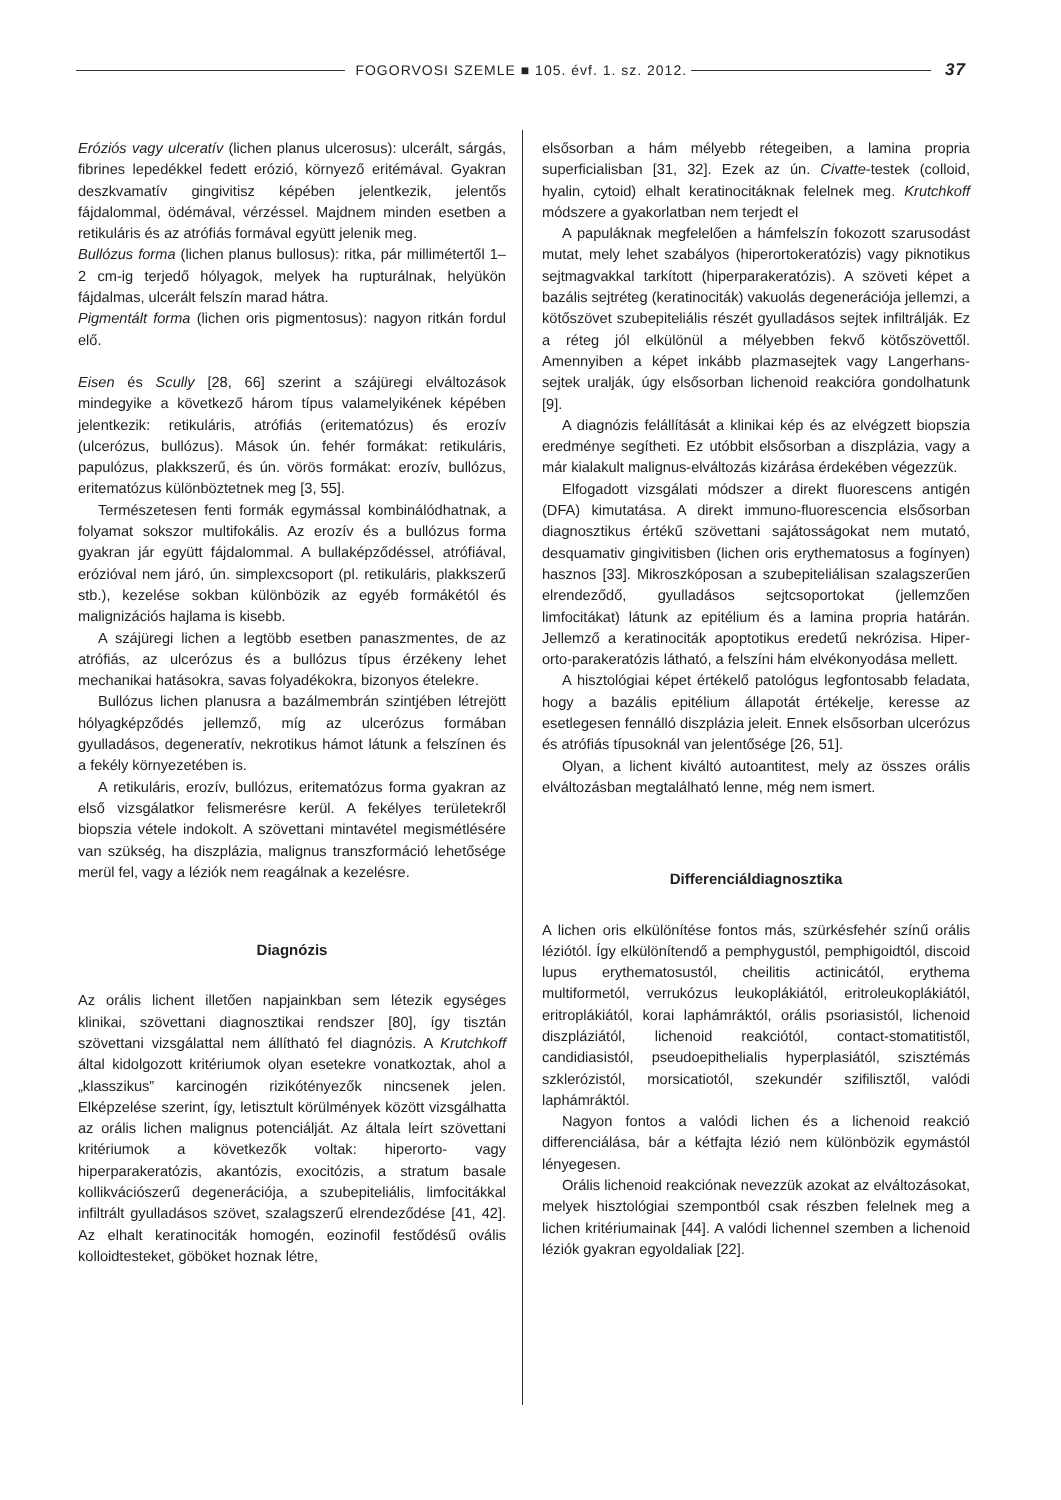FOGORVOSI SZEMLE ■ 105. évf. 1. sz. 2012. 37
Eróziós vagy ulceratív (lichen planus ulcerosus): ulcerált, sárgás, fibrines lepedékkel fedett erózió, környező eritémával. Gyakran deszkvamatív gingivitisz képében jelentkezik, jelentős fájdalommal, ödémával, vérzéssel. Majdnem minden esetben a retikuláris és az atrófiás formával együtt jelenik meg.
Bullózus forma (lichen planus bullosus): ritka, pár millimétertől 1–2 cm-ig terjedő hólyagok, melyek ha rupturálnak, helyükön fájdalmas, ulcerált felszín marad hátra.
Pigmentált forma (lichen oris pigmentosus): nagyon ritkán fordul elő.
Eisen és Scully [28, 66] szerint a szájüregi elváltozások mindegyike a következő három típus valamelyikének képében jelentkezik: retikuláris, atrófiás (eritematózus) és erozív (ulcerózus, bullózus). Mások ún. fehér formákat: retikuláris, papulózus, plakkszerű, és ún. vörös formákat: erozív, bullózus, eritematózus különböztetnek meg [3, 55].
Természetesen fenti formák egymással kombinálódhatnak, a folyamat sokszor multifokális. Az erozív és a bullózus forma gyakran jár együtt fájdalommal. A bullaképződéssel, atrófiával, erózióval nem járó, ún. simplexcsoport (pl. retikuláris, plakkszerű stb.), kezelése sokban különbözik az egyéb formákétól és malignizációs hajlama is kisebb.
A szájüregi lichen a legtöbb esetben panaszmentes, de az atrófiás, az ulcerózus és a bullózus típus érzékeny lehet mechanikai hatásokra, savas folyadékokra, bizonyos ételekre.
Bullózus lichen planusra a bazálmembrán szintjében létrejött hólyagképződés jellemző, míg az ulcerózus formában gyulladásos, degeneratív, nekrotikus hámot látunk a felszínen és a fekély környezetében is.
A retikuláris, erozív, bullózus, eritematózus forma gyakran az első vizsgálatkor felismerésre kerül. A fekélyes területekről biopszia vétele indokolt. A szövettani mintavétel megismétlésére van szükség, ha diszplázia, malignus transzformáció lehetősége merül fel, vagy a léziók nem reagálnak a kezelésre.
Diagnózis
Az orális lichent illetően napjainkban sem létezik egységes klinikai, szövettani diagnosztikai rendszer [80], így tisztán szövettani vizsgálattal nem állítható fel diagnózis. A Krutchkoff által kidolgozott kritériumok olyan esetekre vonatkoztak, ahol a „klasszikus” karcinogén rizikótényezők nincsenek jelen. Elképzelése szerint, így, letisztult körülmények között vizsgálhatta az orális lichen malignus potenciálját. Az általa leírt szövettani kritériumok a következők voltak: hiperorto- vagy hiperparakeratózis, akantózis, exocitózis, a stratum basale kollikvációszerű degenerációja, a szubepiteliális, limfocitákkal infiltrált gyulladásos szövet, szalagszerű elrendeződése [41, 42]. Az elhalt keratinociták homogén, eozinofil festődésű ovális kolloidtesteket, göböket hoznak létre,
elsősorban a hám mélyebb rétegeiben, a lamina propria superficialisban [31, 32]. Ezek az ún. Civatte-testek (colloid, hyalin, cytoid) elhalt keratinocitáknak felelnek meg. Krutchkoff módszere a gyakorlatban nem terjedt el
A papuláknak megfelelően a hámfelszín fokozott szarusodást mutat, mely lehet szabályos (hiperortokeratózis) vagy piknotikus sejtmagvakkal tarkított (hiperparakeratózis). A szöveti képet a bazális sejtréteg (keratinociták) vakuolás degenerációja jellemzi, a kötőszövet szubepiteliális részét gyulladásos sejtek infiltrálják. Ez a réteg jól elkülönül a mélyebben fekvő kötőszövettől. Amennyiben a képet inkább plazmasejtek vagy Langerhans-sejtek uralják, úgy elsősorban lichenoid reakcióra gondolhatunk [9].
A diagnózis felállítását a klinikai kép és az elvégzett biopszia eredménye segítheti. Ez utóbbit elsősorban a diszplázia, vagy a már kialakult malignus-elváltozás kizárása érdekében végezzük.
Elfogadott vizsgálati módszer a direkt fluorescens antigén (DFA) kimutatása. A direkt immuno-fluorescencia elsősorban diagnosztikus értékű szövettani sajátosságokat nem mutató, desquamativ gingivitisben (lichen oris erythematosus a fogínyen) hasznos [33]. Mikroszkóposan a szubepiteliálisan szalagszerűen elrendeződő, gyulladásos sejtcsoportokat (jellemzően limfocitákat) látunk az epitélium és a lamina propria határán. Jellemző a keratinociták apoptotikus eredetű nekrózisa. Hiper-orto-parakeratózis látható, a felszíni hám elvékonyodása mellett.
A hisztológiai képet értékelő patológus legfontosabb feladata, hogy a bazális epitélium állapotát értékelje, keresse az esetlegesen fennálló diszplázia jeleit. Ennek elsősorban ulcerózus és atrófiás típusoknál van jelentősége [26, 51].
Olyan, a lichent kiváltó autoantitest, mely az összes orális elváltozásban megtalálható lenne, még nem ismert.
Differenciáldiagnosztika
A lichen oris elkülönítése fontos más, szürkésfehér színű orális léziótól. Így elkülönítendő a pemphygustól, pemphigoidtól, discoid lupus erythematosustól, cheilitis actinicától, erythema multiformetól, verrukózus leukoplákiától, eritroleukoplákiától, eritroplákiától, korai laphámráktól, orális psoriasistól, lichenoid diszpláziától, lichenoid reakciótól, contact-stomatitistől, candidiasistól, pseudoepithelialis hyperplasiától, szisztémás szklerózistól, morsicatiotól, szekundér szifilisztől, valódi laphámráktól.
Nagyon fontos a valódi lichen és a lichenoid reakció differenciálása, bár a kétfajta lézió nem különbözik egymástól lényegesen.
Orális lichenoid reakciónak nevezzük azokat az elváltozásokat, melyek hisztológiai szempontból csak részben felelnek meg a lichen kritériumainak [44]. A valódi lichennel szemben a lichenoid léziók gyakran egyoldaliak [22].